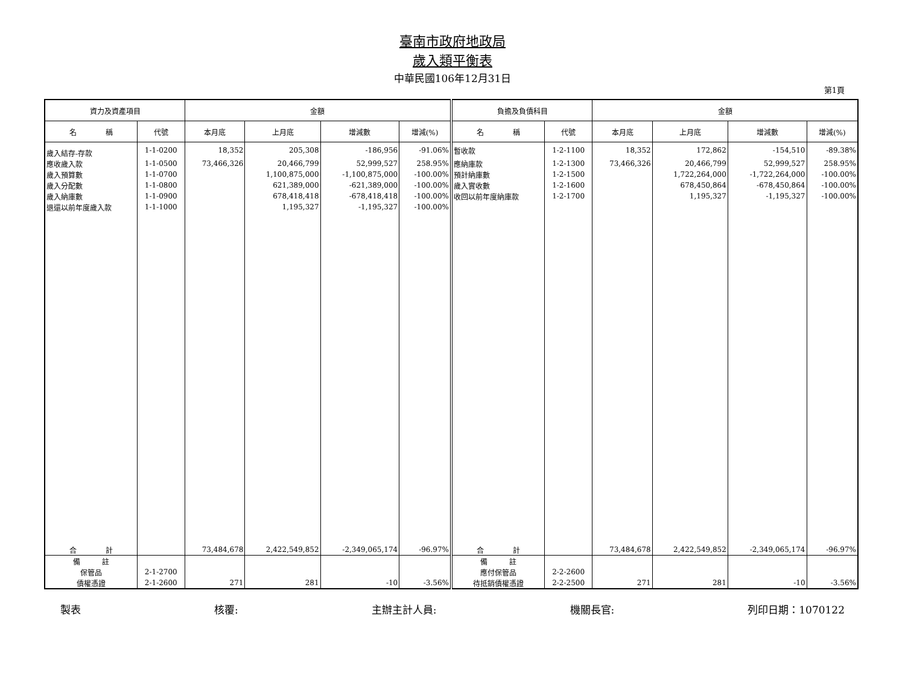臺南市政府地政局
歲入類平衡表
中華民國106年12月31日
第1頁
| 資力及資產項目 | | 金額 | | | | 負擔及負債科目 | | 金額 | | | |
| --- | --- | --- | --- | --- | --- | --- | --- | --- | --- | --- | --- |
| 名 稱 | 代號 | 本月底 | 上月底 | 增減數 | 增減(%) | 名 稱 | 代號 | 本月底 | 上月底 | 增減數 | 增減(%) |
| 歲入結存-存款 | 1-1-0200 | 18,352 | 205,308 | -186,956 | -91.06% | 暫收款 | 1-2-1100 | 18,352 | 172,862 | -154,510 | -89.38% |
| 應收歲入款 | 1-1-0500 | 73,466,326 | 20,466,799 | 52,999,527 | 258.95% | 應納庫款 | 1-2-1300 | 73,466,326 | 20,466,799 | 52,999,527 | 258.95% |
| 歲入預算數 | 1-1-0700 | | 1,100,875,000 | -1,100,875,000 | -100.00% | 預計納庫數 | 1-2-1500 | | 1,722,264,000 | -1,722,264,000 | -100.00% |
| 歲入分配數 | 1-1-0800 | | 621,389,000 | -621,389,000 | -100.00% | 歲入實收數 | 1-2-1600 | | 678,450,864 | -678,450,864 | -100.00% |
| 歲入納庫數 | 1-1-0900 | | 678,418,418 | -678,418,418 | -100.00% | 收回以前年度納庫款 | 1-2-1700 | | 1,195,327 | -1,195,327 | -100.00% |
| 退還以前年度歲入款 | 1-1-1000 | | 1,195,327 | -1,195,327 | -100.00% | | | | | | |
| 合 計 | | 73,484,678 | 2,422,549,852 | -2,349,065,174 | -96.97% | 合 計 | | 73,484,678 | 2,422,549,852 | -2,349,065,174 | -96.97% |
| 備 註 | | | | | | 備 註 | | | | | |
| 保管品 | 2-1-2700 | | | | | 應付保管品 | 2-2-2600 | | | | |
| 債權憑證 | 2-1-2600 | 271 | 281 | -10 | -3.56% | 待抵銷債權憑證 | 2-2-2500 | 271 | 281 | -10 | -3.56% |
製表 核覆: 主辦主計人員: 機關長官: 列印日期：1070122